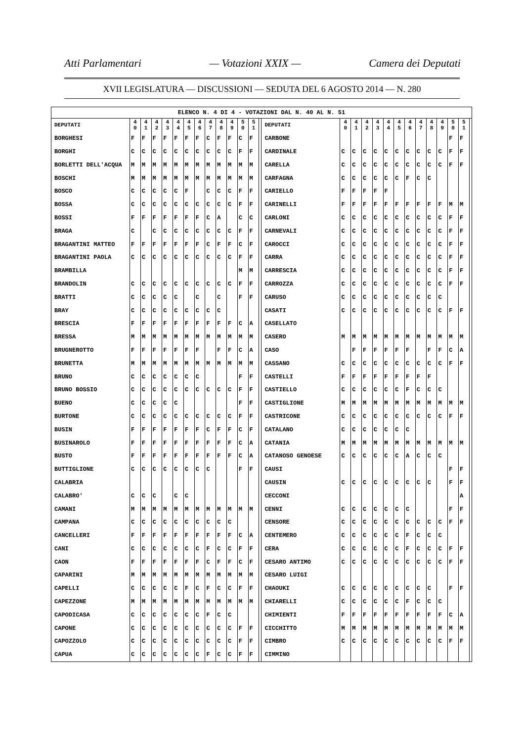Atti Parlamentari — Votazioni XXIX — Camera dei Deputati
XVII LEGISLATURA — DISCUSSIONI — SEDUTA DEL 6 AGOSTO 2014 — N. 280
| ELENCO N. 4 DI 4 - VOTAZIONI DAL N. 40 AL N. 51 | | | | | | | | | | | | | | | | | | | | | | | | | | | |
| DEPUTATI | 4 0 | 4 1 | 4 2 | 4 3 | 4 4 | 4 5 | 4 6 | 4 7 | 4 8 | 4 9 | 5 0 | 5 1 | | DEPUTATI | 4 0 | 4 1 | 4 2 | 4 3 | 4 4 | 4 5 | 4 6 | 4 7 | 4 8 | 4 9 | 5 0 | 5 1 | |
| BORGHESI | F | F | F | F | F | F | F | C | F | F | C | F | | CARBONE | | | | | | | | | | | F | F | |
| BORGHI | C | C | C | C | C | C | C | C | C | C | F | F | | CARDINALE | C | C | C | C | C | C | C | C | C | C | F | F | |
| BORLETTI DELL'ACQUA | M | M | M | M | M | M | M | M | M | M | M | M | | CARELLA | C | C | C | C | C | C | C | C | C | C | F | F | |
| BOSCHI | M | M | M | M | M | M | M | M | M | M | M | M | | CARFAGNA | C | C | C | C | C | C | F | C | C | | | | |
| BOSCO | C | C | C | C | C | F | | C | C | C | F | F | | CARIELLO | F | F | F | F | F | | | | | | | | |
| BOSSA | C | C | C | C | C | C | C | C | C | C | F | F | | CARINELLI | F | F | F | F | F | F | F | F | F | F | M | M | |
| BOSSI | F | F | F | F | F | F | F | C | A | | C | C | | CARLONI | C | C | C | C | C | C | C | C | C | C | F | F | |
| BRAGA | C | | C | C | C | C | C | C | C | C | F | F | | CARNEVALI | C | C | C | C | C | C | C | C | C | C | F | F | |
| BRAGANTINI MATTEO | F | F | F | F | F | F | F | C | F | F | C | F | | CAROCCI | C | C | C | C | C | C | C | C | C | C | F | F | |
| BRAGANTINI PAOLA | C | C | C | C | C | C | C | C | C | C | F | F | | CARRA | C | C | C | C | C | C | C | C | C | C | F | F | |
| BRAMBILLA | | | | | | | | | | | M | M | | CARRESCIA | C | C | C | C | C | C | C | C | C | C | F | F | |
| BRANDOLIN | C | C | C | C | C | C | C | C | C | C | F | F | | CARROZZA | C | C | C | C | C | C | C | C | C | C | F | F | |
| BRATTI | C | C | C | C | C | | C | | C | | F | F | | CARUSO | C | C | C | C | C | C | C | C | C | C | | | |
| BRAY | C | C | C | C | C | C | C | C | C | | | | | CASATI | C | C | C | C | C | C | C | C | C | C | F | F | |
| BRESCIA | F | F | F | F | F | F | F | F | F | F | C | A | | CASELLATO | | | | | | | | | | | | | |
| BRESSA | M | M | M | M | M | M | M | M | M | M | M | M | | CASERO | M | M | M | M | M | M | M | M | M | M | M | M | |
| BRUGNEROTTO | F | F | F | F | F | F | F | | F | F | C | A | | CASO | | F | F | F | F | F | F | | F | F | C | A | |
| BRUNETTA | M | M | M | M | M | M | M | M | M | M | M | M | | CASSANO | C | C | C | C | C | C | C | C | C | C | F | F | |
| BRUNO | C | C | C | C | C | C | C | | | | F | F | | CASTELLI | F | F | F | F | F | F | F | F | F | | | | |
| BRUNO BOSSIO | C | C | C | C | C | C | C | C | C | C | F | F | | CASTIELLO | C | C | C | C | C | C | F | C | C | C | | | |
| BUENO | C | C | C | C | C | | | | | | F | F | | CASTIGLIONE | M | M | M | M | M | M | M | M | M | M | M | M | |
| BURTONE | C | C | C | C | C | C | C | C | C | C | F | F | | CASTRICONE | C | C | C | C | C | C | C | C | C | C | F | F | |
| BUSIN | F | F | F | F | F | F | F | C | F | F | C | F | | CATALANO | C | C | C | C | C | C | C | | | | | | |
| BUSINAROLO | F | F | F | F | F | F | F | F | F | F | C | A | | CATANIA | M | M | M | M | M | M | M | M | M | M | M | M | |
| BUSTO | F | F | F | F | F | F | F | F | F | F | C | A | | CATANOSO GENOESE | C | C | C | C | C | C | A | C | C | C | | | |
| BUTTIGLIONE | C | C | C | C | C | C | C | C | | | F | F | | CAUSI | | | | | | | | | | | F | F | |
| CALABRIA | | | | | | | | | | | | | | CAUSIN | C | C | C | C | C | C | C | C | C | | F | F | |
| CALABRO' | C | C | C | | C | C | | | | | | | | CECCONI | | | | | | | | | | | | A | |
| CAMANI | M | M | M | M | M | M | M | M | M | M | M | M | | CENNI | C | C | C | C | C | C | C | | | | F | F | |
| CAMPANA | C | C | C | C | C | C | C | C | C | C | | | | CENSORE | C | C | C | C | C | C | C | C | C | C | F | F | |
| CANCELLERI | F | F | F | F | F | F | F | F | F | F | C | A | | CENTEMERO | C | C | C | C | C | C | F | C | C | C | | | |
| CANI | C | C | C | C | C | C | C | F | C | C | F | F | | CERA | C | C | C | C | C | C | F | C | C | C | F | F | |
| CAON | F | F | F | F | F | F | F | C | F | F | C | F | | CESARO ANTIMO | C | C | C | C | C | C | C | C | C | C | F | F | |
| CAPARINI | M | M | M | M | M | M | M | M | M | M | M | M | | CESARO LUIGI | | | | | | | | | | | | | |
| CAPELLI | C | C | C | C | C | F | C | F | C | C | F | F | | CHAOUKI | C | C | C | C | C | C | C | C | C | | F | F | |
| CAPEZZONE | M | M | M | M | M | M | M | M | M | M | M | M | | CHIARELLI | C | C | C | C | C | C | F | C | C | C | | | |
| CAPODICASA | C | C | C | C | C | C | C | F | C | C | | | | CHIMIENTI | F | F | F | F | F | F | F | F | F | F | C | A | |
| CAPONE | C | C | C | C | C | C | C | C | C | C | F | F | | CICCHITTO | M | M | M | M | M | M | M | M | M | M | M | M | |
| CAPOZZOLO | C | C | C | C | C | C | C | C | C | C | F | F | | CIMBRO | C | C | C | C | C | C | C | C | C | C | F | F | |
| CAPUA | C | C | C | C | C | C | C | F | C | C | F | F | | CIMMINO | | | | | | | | | | | | | |